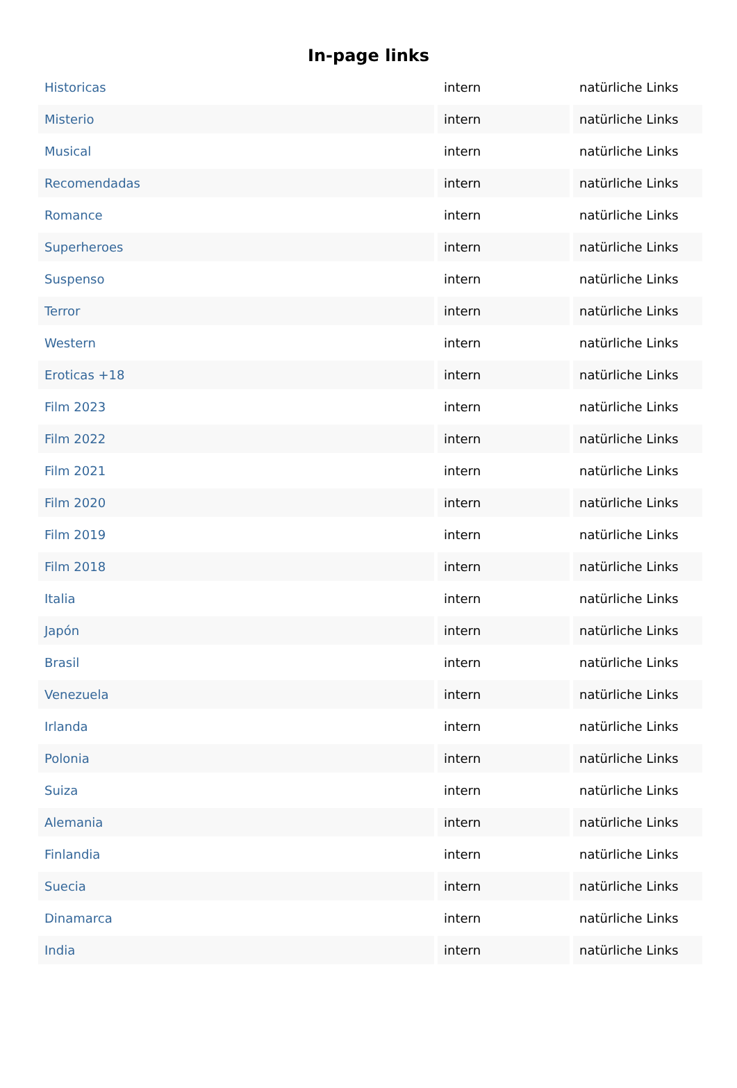In-page links
| Historicas | intern | natürliche Links |
| Misterio | intern | natürliche Links |
| Musical | intern | natürliche Links |
| Recomendadas | intern | natürliche Links |
| Romance | intern | natürliche Links |
| Superheroes | intern | natürliche Links |
| Suspenso | intern | natürliche Links |
| Terror | intern | natürliche Links |
| Western | intern | natürliche Links |
| Eroticas +18 | intern | natürliche Links |
| Film 2023 | intern | natürliche Links |
| Film 2022 | intern | natürliche Links |
| Film 2021 | intern | natürliche Links |
| Film 2020 | intern | natürliche Links |
| Film 2019 | intern | natürliche Links |
| Film 2018 | intern | natürliche Links |
| Italia | intern | natürliche Links |
| Japón | intern | natürliche Links |
| Brasil | intern | natürliche Links |
| Venezuela | intern | natürliche Links |
| Irlanda | intern | natürliche Links |
| Polonia | intern | natürliche Links |
| Suiza | intern | natürliche Links |
| Alemania | intern | natürliche Links |
| Finlandia | intern | natürliche Links |
| Suecia | intern | natürliche Links |
| Dinamarca | intern | natürliche Links |
| India | intern | natürliche Links |